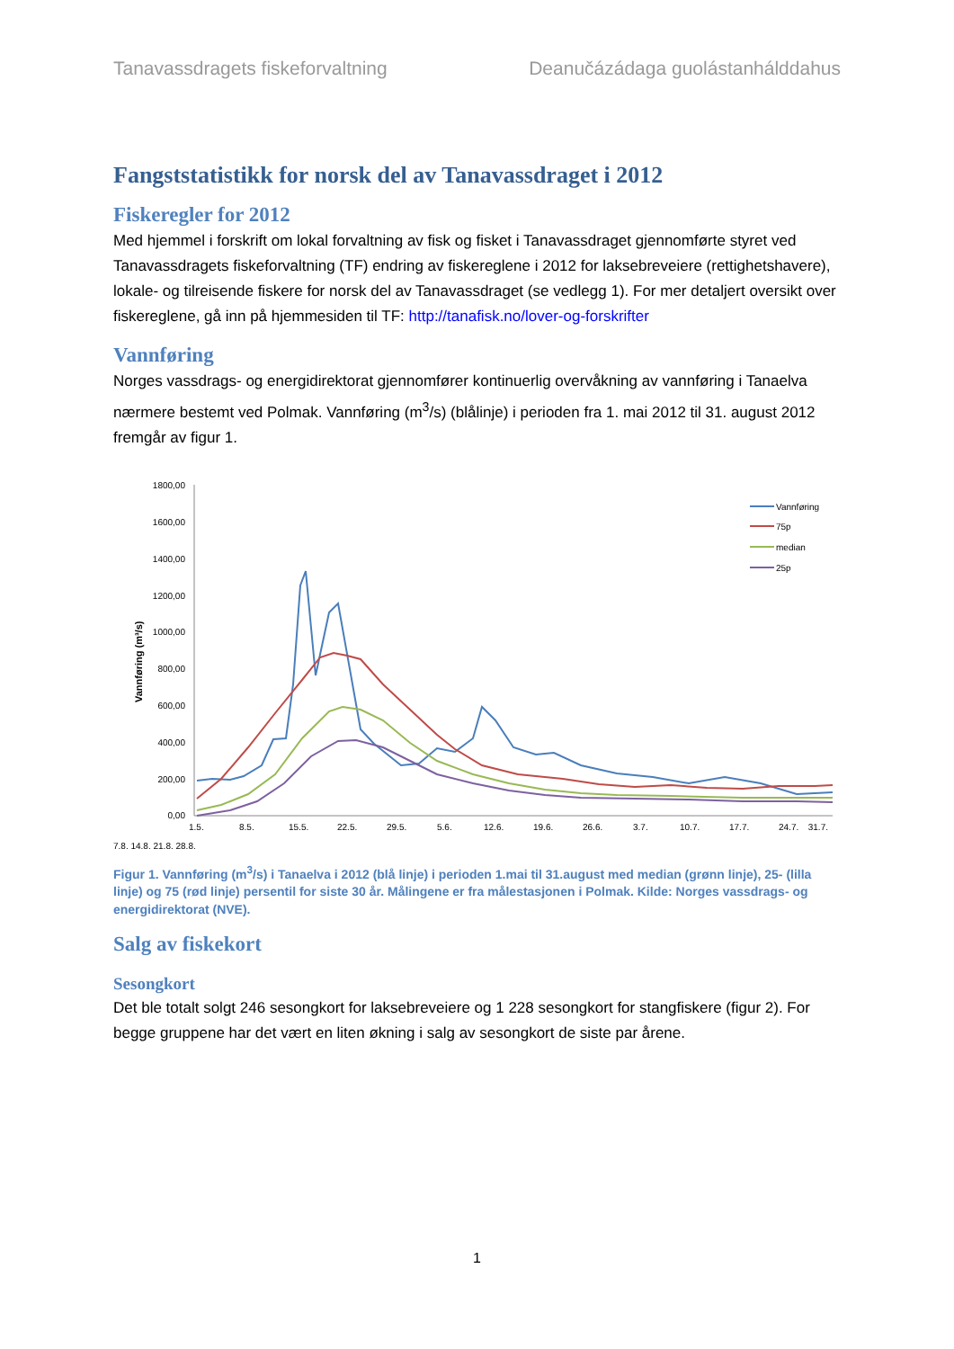Tanavassdragets fiskeforvaltning Deanučázádaga guolástanhálddahus
Fangststatistikk for norsk del av Tanavassdraget i 2012
Fiskeregler for 2012
Med hjemmel i forskrift om lokal forvaltning av fisk og fisket i Tanavassdraget gjennomførte styret ved Tanavassdragets fiskeforvaltning (TF) endring av fiskereglene i 2012 for laksebreveiere (rettighetshavere), lokale- og tilreisende fiskere for norsk del av Tanavassdraget (se vedlegg 1). For mer detaljert oversikt over fiskereglene, gå inn på hjemmesiden til TF: http://tanafisk.no/lover-og-forskrifter
Vannføring
Norges vassdrags- og energidirektorat gjennomfører kontinuerlig overvåkning av vannføring i Tanaelva nærmere bestemt ved Polmak. Vannføring (m<sup>3</sup>/s) (blålinje) i perioden fra 1. mai 2012 til 31. august 2012 fremgår av figur 1.
1800,00
1600,00
1400,00
1200,00
1000,00
800,00
600,00
400,00
200,00
0,00
Vannføring (m³/s)
1.5.
8.5.
15.5.
22.5.
29.5.
5.6.
12.6.
19.6.
26.6.
3.7.
10.7.
17.7.
24.7.
31.7.
Vannføring
75p
median
25p
7.8. 14.8. 21.8. 28.8.
Figur 1. Vannføring (m<sup>3</sup>/s) i Tanaelva i 2012 (blå linje) i perioden 1.mai til 31.august med median (grønn linje), 25- (lilla linje) og 75 (rød linje) persentil for siste 30 år. Målingene er fra målestasjonen i Polmak. Kilde: Norges vassdrags- og energidirektorat (NVE).
Salg av fiskekort
Sesongkort
Det ble totalt solgt 246 sesongkort for laksebreveiere og 1 228 sesongkort for stangfiskere (figur 2). For begge gruppene har det vært en liten økning i salg av sesongkort de siste par årene.
1